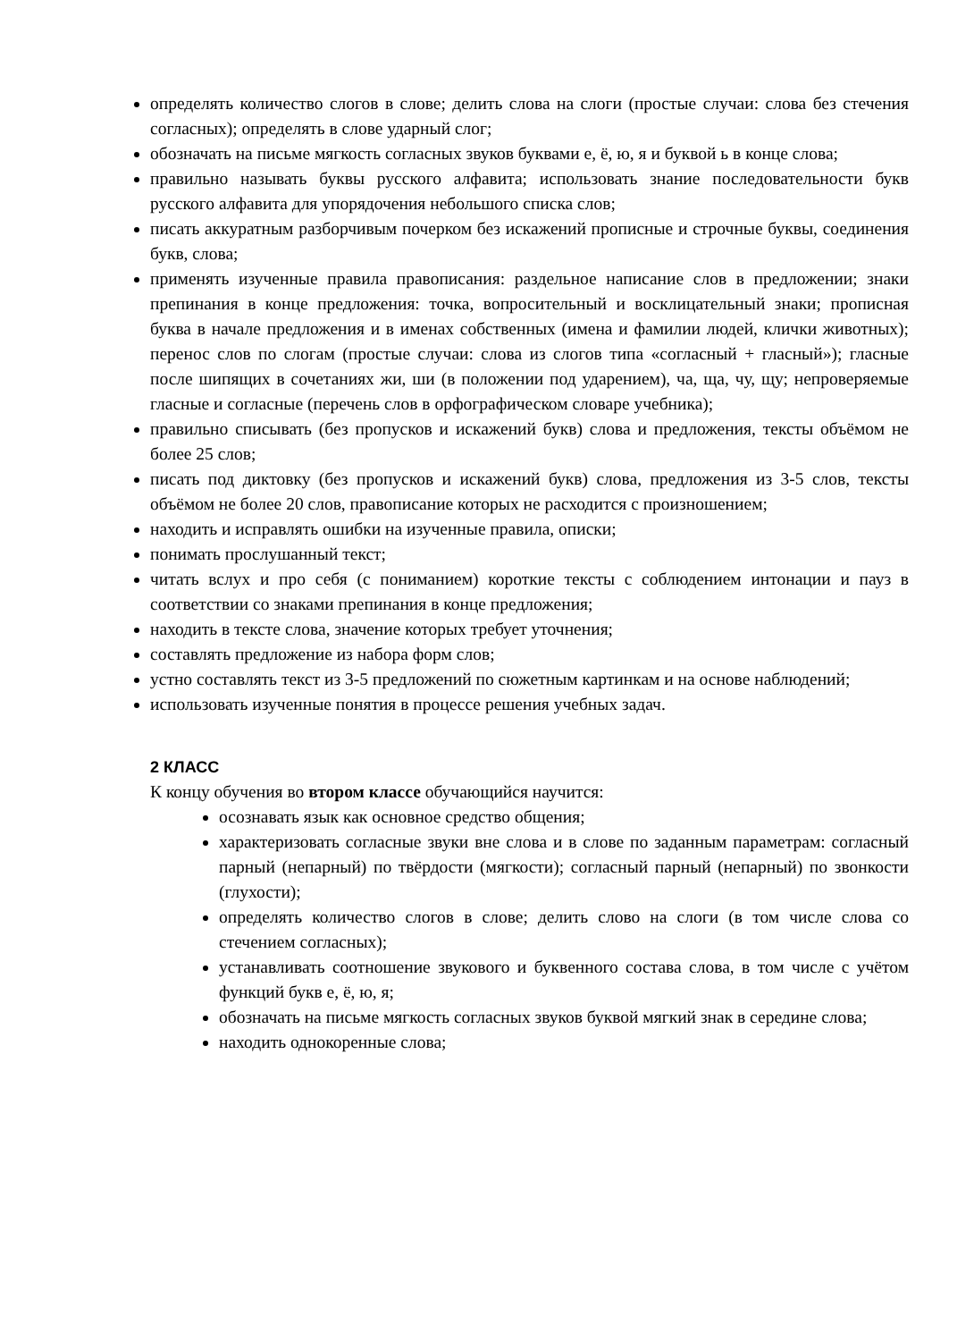определять количество слогов в слове; делить слова на слоги (простые случаи: слова без стечения согласных); определять в слове ударный слог;
обозначать на письме мягкость согласных звуков буквами е, ё, ю, я и буквой ь в конце слова;
правильно называть буквы русского алфавита; использовать знание последовательности букв русского алфавита для упорядочения небольшого списка слов;
писать аккуратным разборчивым почерком без искажений прописные и строчные буквы, соединения букв, слова;
применять изученные правила правописания: раздельное написание слов в предложении; знаки препинания в конце предложения: точка, вопросительный и восклицательный знаки; прописная буква в начале предложения и в именах собственных (имена и фамилии людей, клички животных); перенос слов по слогам (простые случаи: слова из слогов типа «согласный + гласный»); гласные после шипящих в сочетаниях жи, ши (в положении под ударением), ча, ща, чу, щу; непроверяемые гласные и согласные (перечень слов в орфографическом словаре учебника);
правильно списывать (без пропусков и искажений букв) слова и предложения, тексты объёмом не более 25 слов;
писать под диктовку (без пропусков и искажений букв) слова, предложения из 3-5 слов, тексты объёмом не более 20 слов, правописание которых не расходится с произношением;
находить и исправлять ошибки на изученные правила, описки;
понимать прослушанный текст;
читать вслух и про себя (с пониманием) короткие тексты с соблюдением интонации и пауз в соответствии со знаками препинания в конце предложения;
находить в тексте слова, значение которых требует уточнения;
составлять предложение из набора форм слов;
устно составлять текст из 3-5 предложений по сюжетным картинкам и на основе наблюдений;
использовать изученные понятия в процессе решения учебных задач.
2 КЛАСС
К концу обучения во втором классе обучающийся научится:
осознавать язык как основное средство общения;
характеризовать согласные звуки вне слова и в слове по заданным параметрам: согласный парный (непарный) по твёрдости (мягкости); согласный парный (непарный) по звонкости (глухости);
определять количество слогов в слове; делить слово на слоги (в том числе слова со стечением согласных);
устанавливать соотношение звукового и буквенного состава слова, в том числе с учётом функций букв е, ё, ю, я;
обозначать на письме мягкость согласных звуков буквой мягкий знак в середине слова;
находить однокоренные слова;